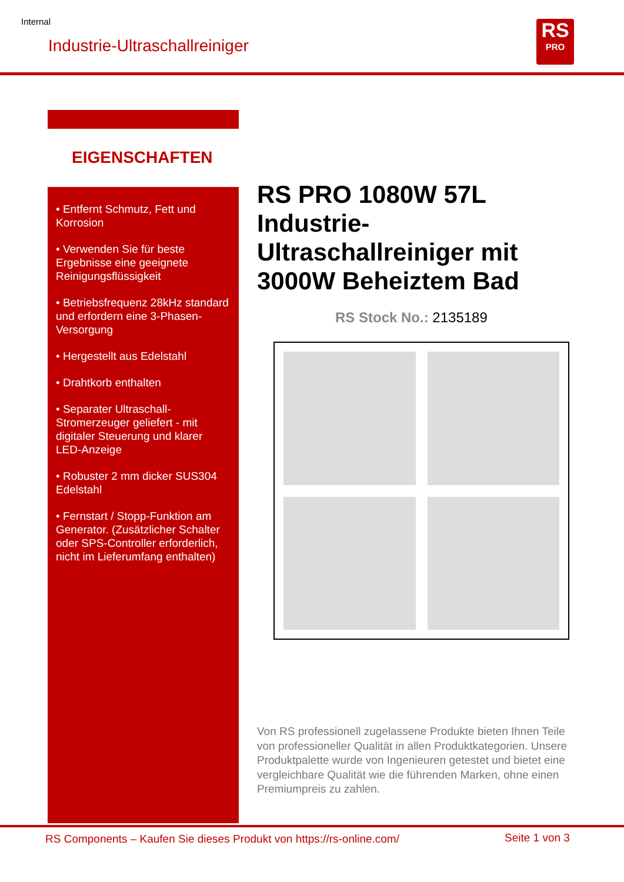Internal
Industrie-Ultraschallreiniger
RS
PRO
EIGENSCHAFTEN
• Entfernt Schmutz, Fett und Korrosion
• Verwenden Sie für beste Ergebnisse eine geeignete Reinigungsflüssigkeit
• Betriebsfrequenz 28kHz standard und erfordern eine 3-Phasen-Versorgung
• Hergestellt aus Edelstahl
• Drahtkorb enthalten
• Separater Ultraschall-Stromerzeuger geliefert - mit digitaler Steuerung und klarer LED-Anzeige
• Robuster 2 mm dicker SUS304 Edelstahl
• Fernstart / Stopp-Funktion am Generator. (Zusätzlicher Schalter oder SPS-Controller erforderlich, nicht im Lieferumfang enthalten)
RS PRO 1080W 57L Industrie-Ultraschallreiniger mit 3000W Beheiztem Bad
RS Stock No.: 2135189
Von RS professionell zugelassene Produkte bieten Ihnen Teile von professioneller Qualität in allen Produktkategorien. Unsere Produktpalette wurde von Ingenieuren getestet und bietet eine vergleichbare Qualität wie die führenden Marken, ohne einen Premiumpreis zu zahlen.
RS Components – Kaufen Sie dieses Produkt von https://rs-online.com/
Seite 1 von 3